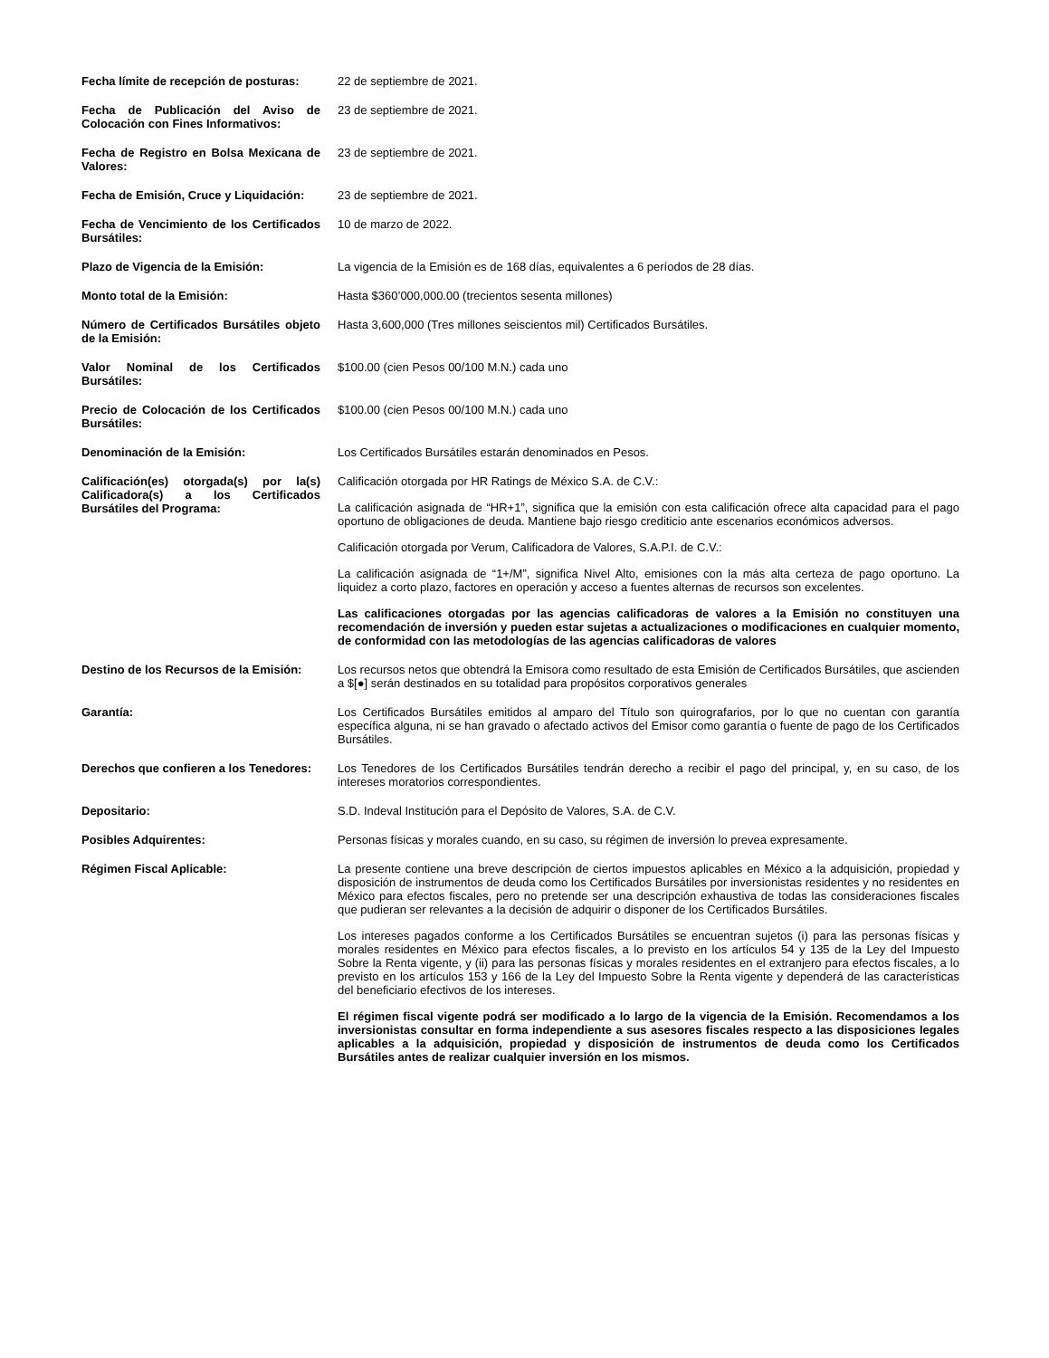| Fecha límite de recepción de posturas: | 22 de septiembre de 2021. |
| Fecha de Publicación del Aviso de Colocación con Fines Informativos: | 23 de septiembre de 2021. |
| Fecha de Registro en Bolsa Mexicana de Valores: | 23 de septiembre de 2021. |
| Fecha de Emisión, Cruce y Liquidación: | 23 de septiembre de 2021. |
| Fecha de Vencimiento de los Certificados Bursátiles: | 10 de marzo de 2022. |
| Plazo de Vigencia de la Emisión: | La vigencia de la Emisión es de 168 días, equivalentes a 6 períodos de 28 días. |
| Monto total de la Emisión: | Hasta $360’000,000.00 (trecientos sesenta millones) |
| Número de Certificados Bursátiles objeto de la Emisión: | Hasta 3,600,000 (Tres millones seiscientos mil) Certificados Bursátiles. |
| Valor Nominal de los Certificados Bursátiles: | $100.00 (cien Pesos 00/100 M.N.) cada uno |
| Precio de Colocación de los Certificados Bursátiles: | $100.00 (cien Pesos 00/100 M.N.) cada uno |
| Denominación de la Emisión: | Los Certificados Bursátiles estarán denominados en Pesos. |
| Calificación(es) otorgada(s) por la(s) Calificadora(s) a los Certificados Bursátiles del Programa: | Calificación otorgada por HR Ratings de México S.A. de C.V.: La calificación asignada de “HR+1”, significa que la emisión con esta calificación ofrece alta capacidad para el pago oportuno de obligaciones de deuda. Mantiene bajo riesgo crediticio ante escenarios económicos adversos. Calificación otorgada por Verum, Calificadora de Valores, S.A.P.I. de C.V.: La calificación asignada de “1+/M”, significa Nivel Alto, emisiones con la más alta certeza de pago oportuno. La liquidez a corto plazo, factores en operación y acceso a fuentes alternas de recursos son excelentes. Las calificaciones otorgadas por las agencias calificadoras de valores a la Emisión no constituyen una recomendación de inversión y pueden estar sujetas a actualizaciones o modificaciones en cualquier momento, de conformidad con las metodologías de las agencias calificadoras de valores |
| Destino de los Recursos de la Emisión: | Los recursos netos que obtendrá la Emisora como resultado de esta Emisión de Certificados Bursátiles, que ascienden a $[●] serán destinados en su totalidad para propósitos corporativos generales |
| Garantía: | Los Certificados Bursátiles emitidos al amparo del Título son quirografarios, por lo que no cuentan con garantía específica alguna, ni se han gravado o afectado activos del Emisor como garantía o fuente de pago de los Certificados Bursátiles. |
| Derechos que confieren a los Tenedores: | Los Tenedores de los Certificados Bursátiles tendrán derecho a recibir el pago del principal, y, en su caso, de los intereses moratorios correspondientes. |
| Depositario: | S.D. Indeval Institución para el Depósito de Valores, S.A. de C.V. |
| Posibles Adquirentes: | Personas físicas y morales cuando, en su caso, su régimen de inversión lo prevea expresamente. |
| Régimen Fiscal Aplicable: | La presente contiene una breve descripción de ciertos impuestos aplicables en México a la adquisición, propiedad y disposición de instrumentos de deuda como los Certificados Bursátiles por inversionistas residentes y no residentes en México para efectos fiscales, pero no pretende ser una descripción exhaustiva de todas las consideraciones fiscales que pudieran ser relevantes a la decisión de adquirir o disponer de los Certificados Bursátiles. Los intereses pagados conforme a los Certificados Bursátiles se encuentran sujetos (i) para las personas físicas y morales residentes en México para efectos fiscales, a lo previsto en los artículos 54 y 135 de la Ley del Impuesto Sobre la Renta vigente, y (ii) para las personas físicas y morales residentes en el extranjero para efectos fiscales, a lo previsto en los artículos 153 y 166 de la Ley del Impuesto Sobre la Renta vigente y dependerá de las características del beneficiario efectivos de los intereses. El régimen fiscal vigente podrá ser modificado a lo largo de la vigencia de la Emisión. Recomendamos a los inversionistas consultar en forma independiente a sus asesores fiscales respecto a las disposiciones legales aplicables a la adquisición, propiedad y disposición de instrumentos de deuda como los Certificados Bursátiles antes de realizar cualquier inversión en los mismos. |